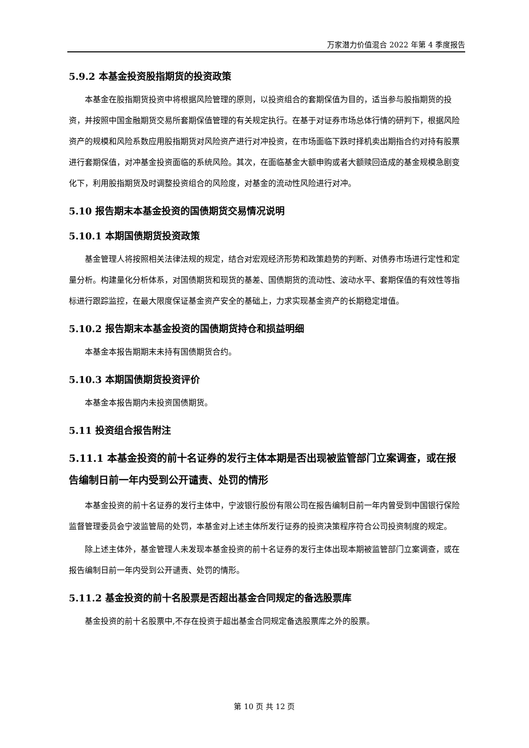万家潜力价值混合 2022 年第 4 季度报告
5.9.2 本基金投资股指期货的投资政策
本基金在股指期货投资中将根据风险管理的原则，以投资组合的套期保值为目的，适当参与股指期货的投资，并按照中国金融期货交易所套期保值管理的有关规定执行。在基于对证券市场总体行情的研判下，根据风险资产的规模和风险系数应用股指期货对风险资产进行对冲投资，在市场面临下跌时择机卖出期指合约对持有股票进行套期保值，对冲基金投资面临的系统风险。其次，在面临基金大额申购或者大额赎回造成的基金规模急剧变化下，利用股指期货及时调整投资组合的风险度，对基金的流动性风险进行对冲。
5.10 报告期末本基金投资的国债期货交易情况说明
5.10.1 本期国债期货投资政策
基金管理人将按照相关法律法规的规定，结合对宏观经济形势和政策趋势的判断、对债券市场进行定性和定量分析。构建量化分析体系，对国债期货和现货的基差、国债期货的流动性、波动水平、套期保值的有效性等指标进行跟踪监控，在最大限度保证基金资产安全的基础上，力求实现基金资产的长期稳定增值。
5.10.2 报告期末本基金投资的国债期货持仓和损益明细
本基金本报告期期末未持有国债期货合约。
5.10.3 本期国债期货投资评价
本基金本报告期内未投资国债期货。
5.11 投资组合报告附注
5.11.1 本基金投资的前十名证券的发行主体本期是否出现被监管部门立案调查，或在报告编制日前一年内受到公开谴责、处罚的情形
本基金投资的前十名证券的发行主体中，宁波银行股份有限公司在报告编制日前一年内曾受到中国银行保险监督管理委员会宁波监管局的处罚，本基金对上述主体所发行证券的投资决策程序符合公司投资制度的规定。
除上述主体外，基金管理人未发现本基金投资的前十名证券的发行主体出现本期被监管部门立案调查，或在报告编制日前一年内受到公开谴责、处罚的情形。
5.11.2 基金投资的前十名股票是否超出基金合同规定的备选股票库
基金投资的前十名股票中,不存在投资于超出基金合同规定备选股票库之外的股票。
第 10 页 共 12 页